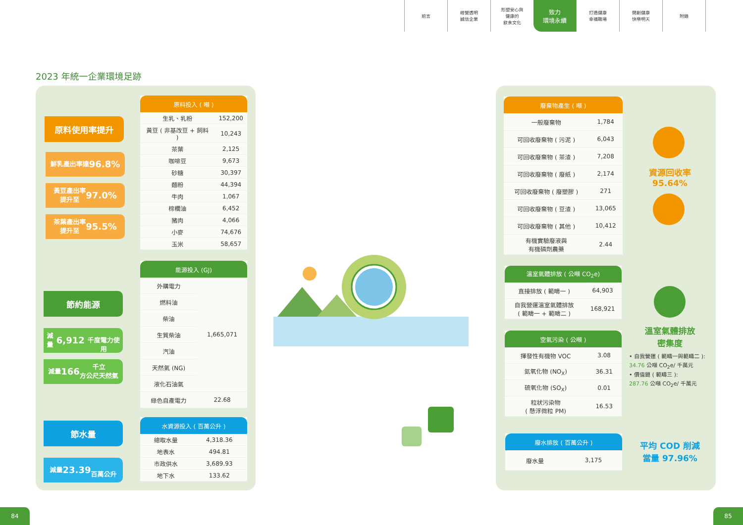前言 經營透明
誠信企業
形塑安心與
健康的
飲食文化
致力
環境永續
打造健康
幸福職場
開創健康
快樂明天
附錄
2023 年統一企業環境足跡
原料使用率提升
鮮乳產出率達
96.8%
黃豆產出率
提升至 97.0%
茶葉產出率
提升至 95.5%
節約能源
減量 6,912
千度電力使用
減量 166 千立
方公尺天然氣
節水量
減量 23.39
百萬公升
| 原料投入 ( 噸 ) | |
| --- | --- |
| 生乳、乳粉 | 152,200 |
| 黃豆 ( 非基改豆 + 飼料 ) | 10,243 |
| 茶葉 | 2,125 |
| 咖啡豆 | 9,673 |
| 砂糖 | 30,397 |
| 麵粉 | 44,394 |
| 牛肉 | 1,067 |
| 棕櫚油 | 6,452 |
| 豬肉 | 4,066 |
| 小麥 | 74,676 |
| 玉米 | 58,657 |
| 能源投入 (GJ) | |
| --- | --- |
| 外購電力 | 1,665,071 |
| 燃料油 | |
| 柴油 | |
| 生質柴油 | |
| 汽油 | |
| 天然氣 (NG) | |
| 液化石油氣 | |
| 綠色自產電力 | 22.68 |
| 水資源投入 ( 百萬公升 ) | |
| --- | --- |
| 總取水量 | 4,318.36 |
| 地表水 | 494.81 |
| 市政供水 | 3,689.93 |
| 地下水 | 133.62 |
| 廢棄物產生 ( 噸 ) | |
| --- | --- |
| 一般廢棄物 | 1,784 |
| 可回收廢棄物 ( 污泥 ) | 6,043 |
| 可回收廢棄物 ( 茶渣 ) | 7,208 |
| 可回收廢棄物 ( 廢紙 ) | 2,174 |
| 可回收廢棄物 ( 廢塑膠 ) | 271 |
| 可回收廢棄物 ( 豆渣 ) | 13,065 |
| 可回收廢棄物 ( 其他 ) | 10,412 |
| 有機實驗廢液與 有機磷劑農藥 | 2.44 |
| 溫室氣體排放 ( 公噸 CO<sub>2</sub>e) | |
| --- | --- |
| 直接排放 ( 範疇一 ) | 64,903 |
| 自我營運溫室氣體排放 ( 範疇一 + 範疇二 ) | 168,921 |
| 空氣污染 ( 公噸 ) | |
| --- | --- |
| 揮發性有機物 VOC | 3.08 |
| 氮氧化物 (NO<sub>X</sub>) | 36.31 |
| 硫氧化物 (SO<sub>X</sub>) | 0.01 |
| 粒狀污染物 ( 懸浮微粒 PM) | 16.53 |
| 廢水排放 ( 百萬公升 ) | |
| --- | --- |
| 廢水量 | 3,175 |
資源回收率
95.64%
溫室氣體排放
密集度
• 自我營運 ( 範疇一與範疇二 ):
34.76 公噸 CO<sub>2</sub>e/ 千萬元
• 價值鏈 ( 範疇三 ):
287.76 公噸 CO<sub>2</sub>e/ 千萬元
平均 COD 削減
當量 97.96%
84 85